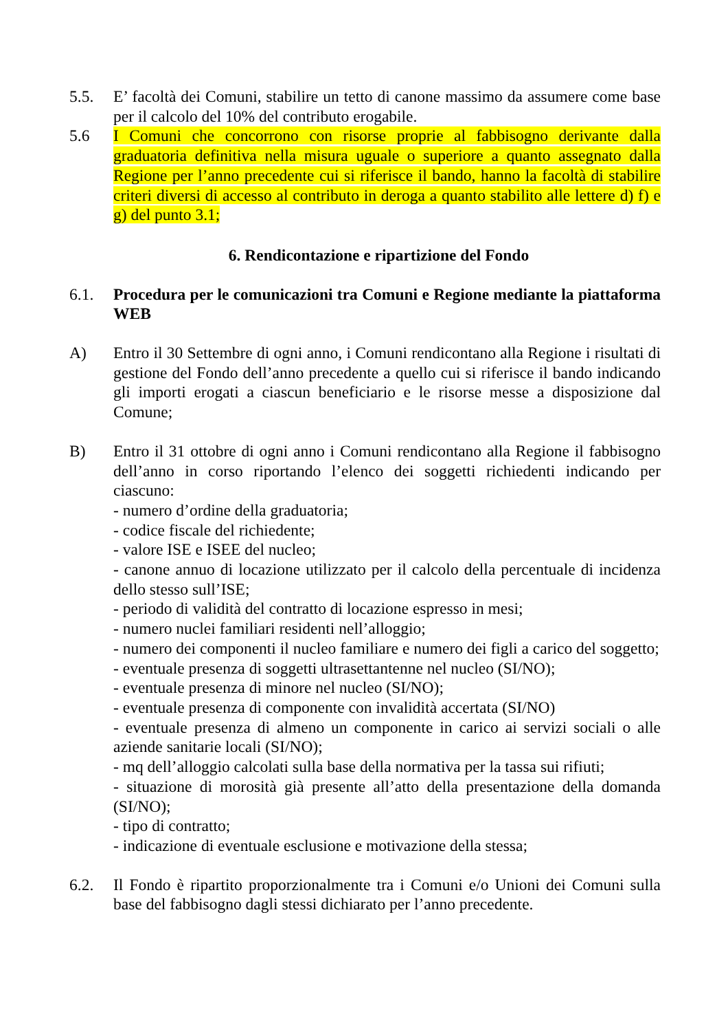5.5. E’ facoltà dei Comuni, stabilire un tetto di canone massimo da assumere come base per il calcolo del 10% del contributo erogabile.
5.6 I Comuni che concorrono con risorse proprie al fabbisogno derivante dalla graduatoria definitiva nella misura uguale o superiore a quanto assegnato dalla Regione per l’anno precedente cui si riferisce il bando, hanno la facoltà di stabilire criteri diversi di accesso al contributo in deroga a quanto stabilito alle lettere d) f) e g) del punto 3.1;
6. Rendicontazione e ripartizione del Fondo
6.1. Procedura per le comunicazioni tra Comuni e Regione mediante la piattaforma WEB
A) Entro il 30 Settembre di ogni anno, i Comuni rendicontano alla Regione i risultati di gestione del Fondo dell’anno precedente a quello cui si riferisce il bando indicando gli importi erogati a ciascun beneficiario e le risorse messe a disposizione dal Comune;
B) Entro il 31 ottobre di ogni anno i Comuni rendicontano alla Regione il fabbisogno dell’anno in corso riportando l’elenco dei soggetti richiedenti indicando per ciascuno:
- numero d’ordine della graduatoria;
- codice fiscale del richiedente;
- valore ISE e ISEE del nucleo;
- canone annuo di locazione utilizzato per il calcolo della percentuale di incidenza dello stesso sull’ISE;
- periodo di validità del contratto di locazione espresso in mesi;
- numero nuclei familiari residenti nell’alloggio;
- numero dei componenti il nucleo familiare e numero dei figli a carico del soggetto;
- eventuale presenza di soggetti ultrasettantenne nel nucleo (SI/NO);
- eventuale presenza di minore nel nucleo (SI/NO);
- eventuale presenza di componente con invalidità accertata (SI/NO)
- eventuale presenza di almeno un componente in carico ai servizi sociali o alle aziende sanitarie locali (SI/NO);
- mq dell’alloggio calcolati sulla base della normativa per la tassa sui rifiuti;
- situazione di morosità già presente all’atto della presentazione della domanda (SI/NO);
- tipo di contratto;
- indicazione di eventuale esclusione e motivazione della stessa;
6.2. Il Fondo è ripartito proporzionalmente tra i Comuni e/o Unioni dei Comuni sulla base del fabbisogno dagli stessi dichiarato per l’anno precedente.